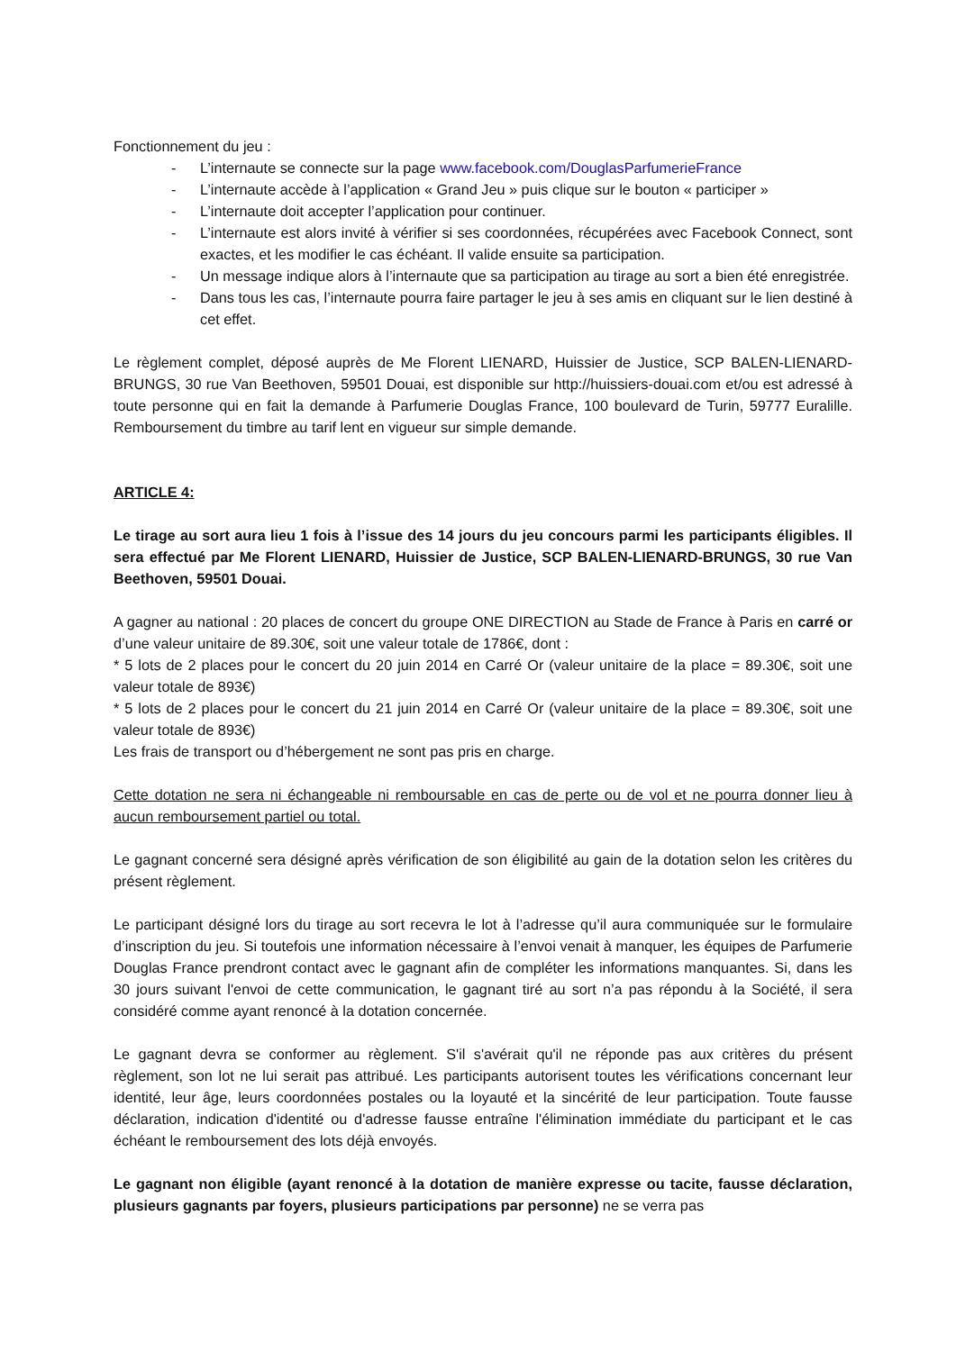Fonctionnement du jeu :
- L’internaute se connecte sur la page www.facebook.com/DouglasParfumerieFrance
- L’internaute accède à l’application « Grand Jeu » puis clique sur le bouton « participer »
- L’internaute doit accepter l’application pour continuer.
- L’internaute est alors invité à vérifier si ses coordonnées, récupérées avec Facebook Connect, sont exactes, et les modifier le cas échéant. Il valide ensuite sa participation.
- Un message indique alors à l’internaute que sa participation au tirage au sort a bien été enregistrée.
- Dans tous les cas, l’internaute pourra faire partager le jeu à ses amis en cliquant sur le lien destiné à cet effet.
Le règlement complet, déposé auprès de Me Florent LIENARD, Huissier de Justice, SCP BALEN-LIENARD-BRUNGS, 30 rue Van Beethoven, 59501 Douai, est disponible sur http://huissiers-douai.com et/ou est adressé à toute personne qui en fait la demande à Parfumerie Douglas France, 100 boulevard de Turin, 59777 Euralille. Remboursement du timbre au tarif lent en vigueur sur simple demande.
ARTICLE 4:
Le tirage au sort aura lieu 1 fois à l’issue des 14 jours du jeu concours parmi les participants éligibles. Il sera effectué par Me Florent LIENARD, Huissier de Justice, SCP BALEN-LIENARD-BRUNGS, 30 rue Van Beethoven, 59501 Douai.
A gagner au national : 20 places de concert du groupe ONE DIRECTION au Stade de France à Paris en carré or d’une valeur unitaire de 89.30€, soit une valeur totale de 1786€, dont :
* 5 lots de 2 places pour le concert du 20 juin 2014 en Carré Or (valeur unitaire de la place = 89.30€, soit une valeur totale de 893€)
* 5 lots de 2 places pour le concert du 21 juin 2014 en Carré Or (valeur unitaire de la place = 89.30€, soit une valeur totale de 893€)
Les frais de transport ou d’hébergement ne sont pas pris en charge.
Cette dotation ne sera ni échangeable ni remboursable en cas de perte ou de vol et ne pourra donner lieu à aucun remboursement partiel ou total.
Le gagnant concerné sera désigné après vérification de son éligibilité au gain de la dotation selon les critères du présent règlement.
Le participant désigné lors du tirage au sort recevra le lot à l’adresse qu’il aura communiquée sur le formulaire d’inscription du jeu. Si toutefois une information nécessaire à l’envoi venait à manquer, les équipes de Parfumerie Douglas France prendront contact avec le gagnant afin de compléter les informations manquantes. Si, dans les 30 jours suivant l'envoi de cette communication, le gagnant tiré au sort n’a pas répondu à la Société, il sera considéré comme ayant renoncé à la dotation concernée.
Le gagnant devra se conformer au règlement. S'il s'avérait qu'il ne réponde pas aux critères du présent règlement, son lot ne lui serait pas attribué. Les participants autorisent toutes les vérifications concernant leur identité, leur âge, leurs coordonnées postales ou la loyauté et la sincérité de leur participation. Toute fausse déclaration, indication d'identité ou d'adresse fausse entraîne l'élimination immédiate du participant et le cas échéant le remboursement des lots déjà envoyés.
Le gagnant non éligible (ayant renoncé à la dotation de manière expresse ou tacite, fausse déclaration, plusieurs gagnants par foyers, plusieurs participations par personne) ne se verra pas